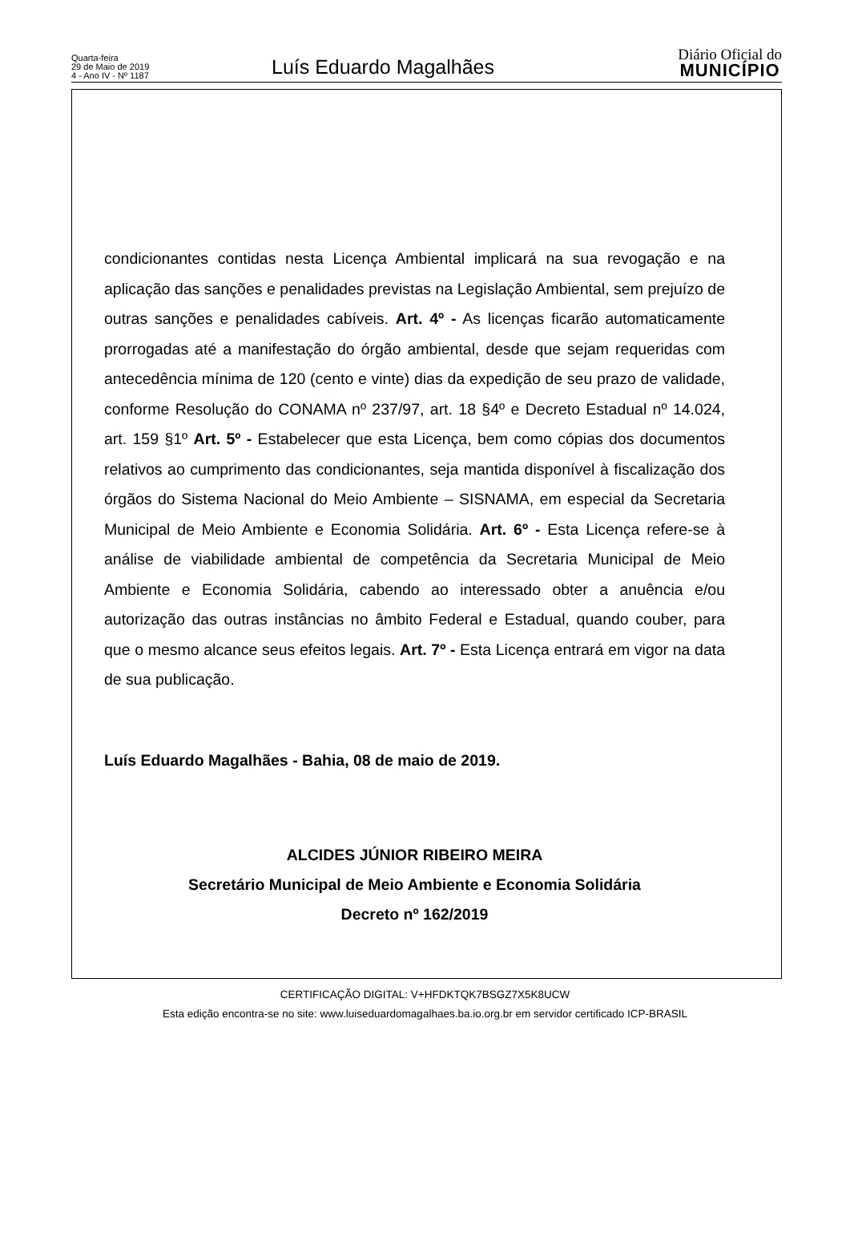Quarta-feira
29 de Maio de 2019
4 - Ano IV - Nº 1187
Luís Eduardo Magalhães
Diário Oficial do
MUNICÍPIO
condicionantes contidas nesta Licença Ambiental implicará na sua revogação e na aplicação das sanções e penalidades previstas na Legislação Ambiental, sem prejuízo de outras sanções e penalidades cabíveis. Art. 4º - As licenças ficarão automaticamente prorrogadas até a manifestação do órgão ambiental, desde que sejam requeridas com antecedência mínima de 120 (cento e vinte) dias da expedição de seu prazo de validade, conforme Resolução do CONAMA nº 237/97, art. 18 §4º e Decreto Estadual nº 14.024, art. 159 §1º Art. 5º - Estabelecer que esta Licença, bem como cópias dos documentos relativos ao cumprimento das condicionantes, seja mantida disponível à fiscalização dos órgãos do Sistema Nacional do Meio Ambiente – SISNAMA, em especial da Secretaria Municipal de Meio Ambiente e Economia Solidária. Art. 6º - Esta Licença refere-se à análise de viabilidade ambiental de competência da Secretaria Municipal de Meio Ambiente e Economia Solidária, cabendo ao interessado obter a anuência e/ou autorização das outras instâncias no âmbito Federal e Estadual, quando couber, para que o mesmo alcance seus efeitos legais. Art. 7º - Esta Licença entrará em vigor na data de sua publicação.
Luís Eduardo Magalhães - Bahia, 08 de maio de 2019.
ALCIDES JÚNIOR RIBEIRO MEIRA
Secretário Municipal de Meio Ambiente e Economia Solidária
Decreto nº 162/2019
CERTIFICAÇÃO DIGITAL: V+HFDKTQK7BSGZ7X5K8UCW
Esta edição encontra-se no site: www.luiseduardomagalhaes.ba.io.org.br em servidor certificado ICP-BRASIL